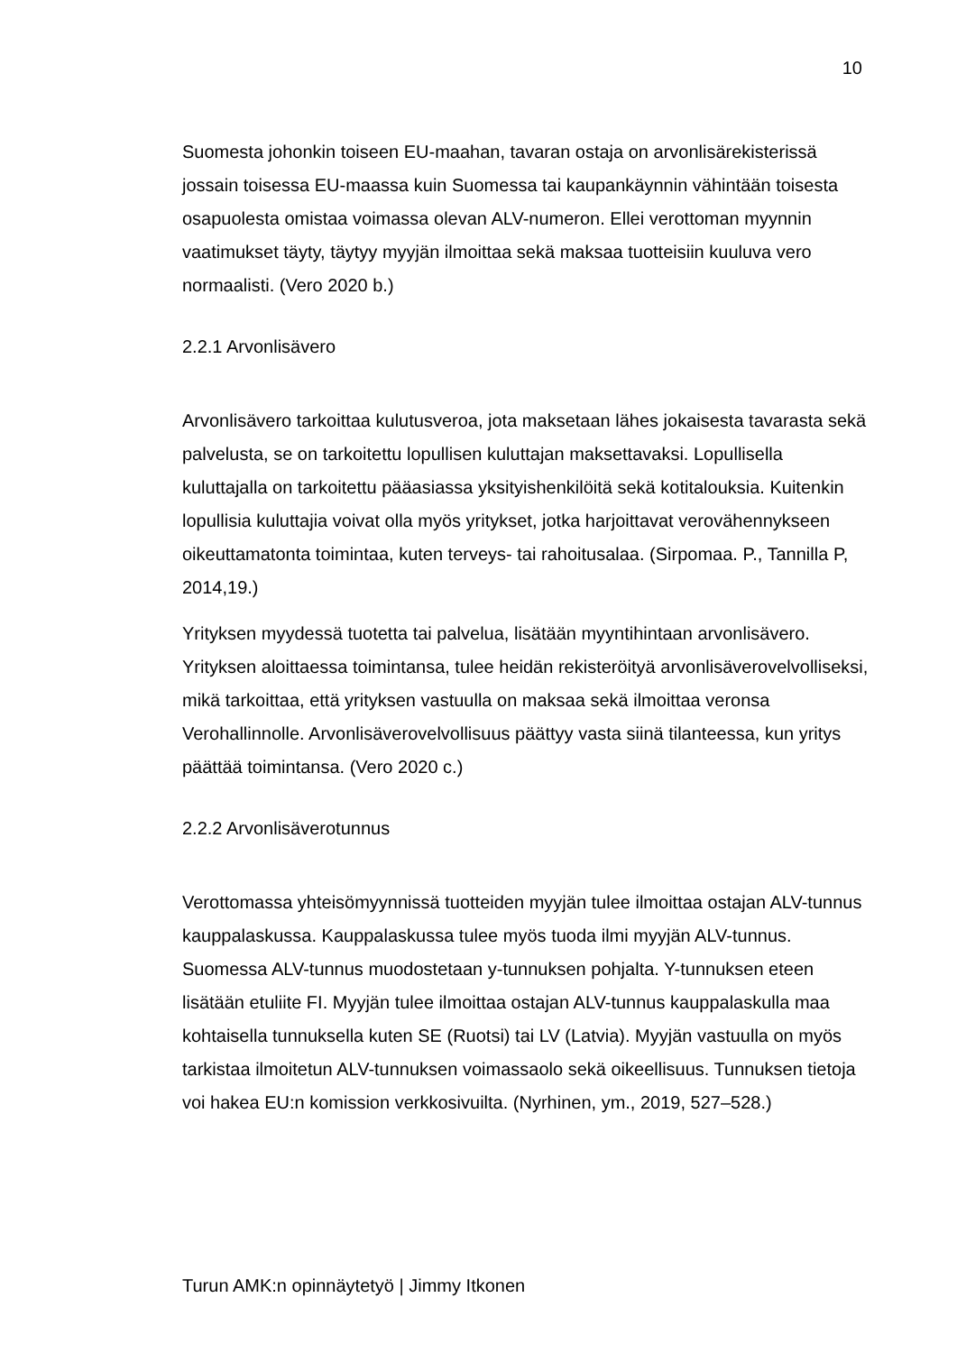10
Suomesta johonkin toiseen EU-maahan, tavaran ostaja on arvonlisärekisterissä jossain toisessa EU-maassa kuin Suomessa tai kaupankäynnin vähintään toisesta osapuolesta omistaa voimassa olevan ALV-numeron. Ellei verottoman myynnin vaatimukset täyty, täytyy myyjän ilmoittaa sekä maksaa tuotteisiin kuuluva vero normaalisti. (Vero 2020 b.)
2.2.1 Arvonlisävero
Arvonlisävero tarkoittaa kulutusveroa, jota maksetaan lähes jokaisesta tavarasta sekä palvelusta, se on tarkoitettu lopullisen kuluttajan maksettavaksi. Lopullisella kuluttajalla on tarkoitettu pääasiassa yksityishenkilöitä sekä kotitalouksia. Kuitenkin lopullisia kuluttajia voivat olla myös yritykset, jotka harjoittavat verovähennykseen oikeuttamatonta toimintaa, kuten terveys- tai rahoitusalaa. (Sirpomaa. P., Tannilla P, 2014,19.)
Yrityksen myydessä tuotetta tai palvelua, lisätään myyntihintaan arvonlisävero. Yrityksen aloittaessa toimintansa, tulee heidän rekisteröityä arvonlisäverovelvolliseksi, mikä tarkoittaa, että yrityksen vastuulla on maksaa sekä ilmoittaa veronsa Verohallinnolle. Arvonlisäverovelvollisuus päättyy vasta siinä tilanteessa, kun yritys päättää toimintansa. (Vero 2020 c.)
2.2.2 Arvonlisäverotunnus
Verottomassa yhteisömyynnissä tuotteiden myyjän tulee ilmoittaa ostajan ALV-tunnus kauppalaskussa. Kauppalaskussa tulee myös tuoda ilmi myyjän ALV-tunnus. Suomessa ALV-tunnus muodostetaan y-tunnuksen pohjalta. Y-tunnuksen eteen lisätään etuliite FI. Myyjän tulee ilmoittaa ostajan ALV-tunnus kauppalaskulla maa kohtaisella tunnuksella kuten SE (Ruotsi) tai LV (Latvia). Myyjän vastuulla on myös tarkistaa ilmoitetun ALV-tunnuksen voimassaolo sekä oikeellisuus. Tunnuksen tietoja voi hakea EU:n komission verkkosivuilta. (Nyrhinen, ym., 2019, 527–528.)
Turun AMK:n opinnäytetyö | Jimmy Itkonen